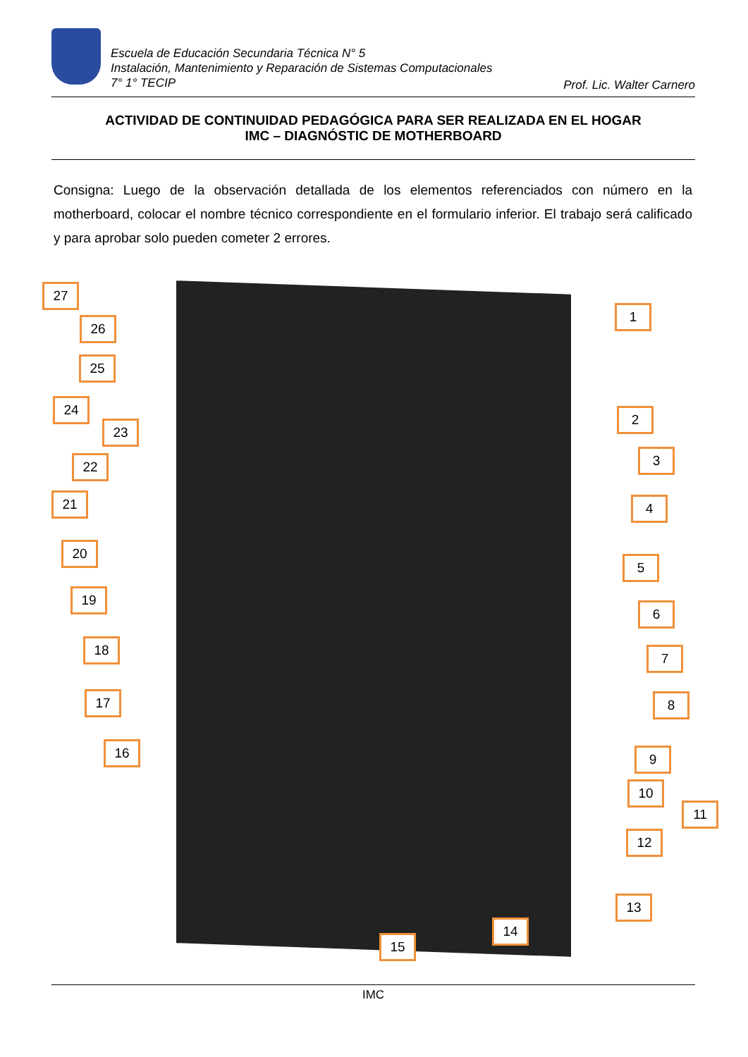Escuela de Educación Secundaria Técnica N° 5
Instalación, Mantenimiento y Reparación de Sistemas Computacionales
7° 1° TECIP
Prof. Lic. Walter Carnero
ACTIVIDAD DE CONTINUIDAD PEDAGÓGICA PARA SER REALIZADA EN EL HOGAR
IMC – DIAGNÓSTIC DE MOTHERBOARD
Consigna: Luego de la observación detallada de los elementos referenciados con número en la motherboard, colocar el nombre técnico correspondiente en el formulario inferior. El trabajo será calificado y para aprobar solo pueden cometer 2 errores.
1
2
3
4
5
6
7
8
9
10
11
12
13
14
15
16
17
18
19
20
21
22
23
24
25
26
27
IMC